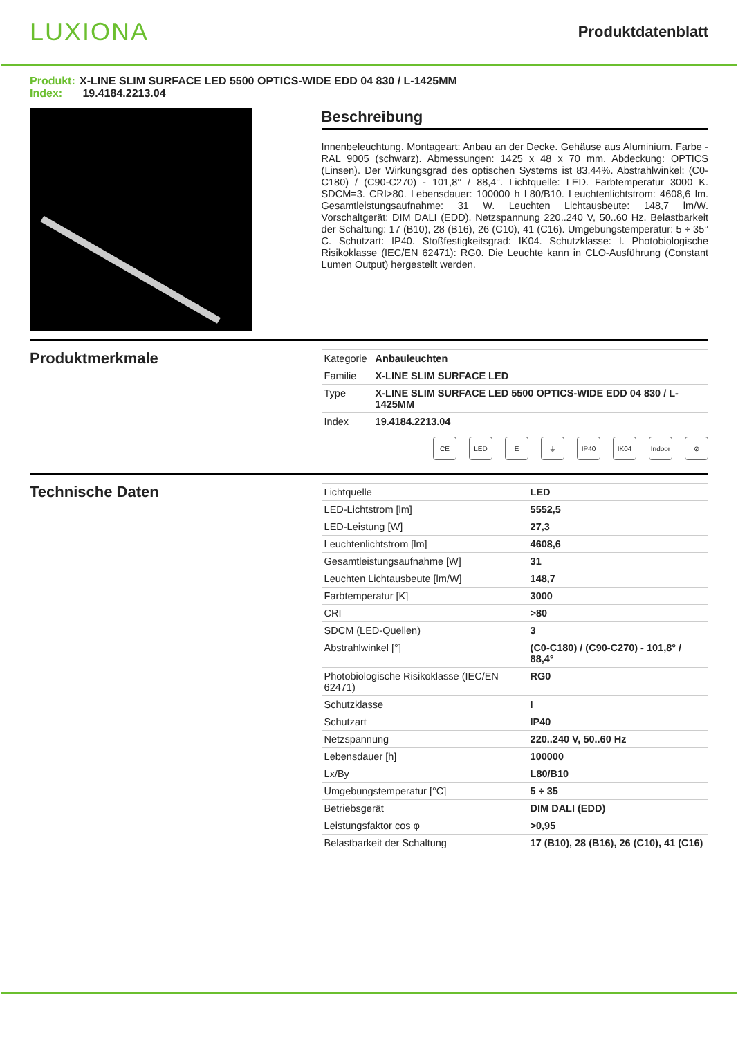LUXIONA
Produktdatenblatt
Produkt: X-LINE SLIM SURFACE LED 5500 OPTICS-WIDE EDD 04 830 / L-1425MM
Index: 19.4184.2213.04
Beschreibung
Innenbeleuchtung. Montageart: Anbau an der Decke. Gehäuse aus Aluminium. Farbe - RAL 9005 (schwarz). Abmessungen: 1425 x 48 x 70 mm. Abdeckung: OPTICS (Linsen). Der Wirkungsgrad des optischen Systems ist 83,44%. Abstrahlwinkel: (C0-C180) / (C90-C270) - 101,8° / 88,4°. Lichtquelle: LED. Farbtemperatur 3000 K. SDCM=3. CRI>80. Lebensdauer: 100000 h L80/B10. Leuchtenlichtstrom: 4608,6 lm. Gesamtleistungsaufnahme: 31 W. Leuchten Lichtausbeute: 148,7 lm/W. Vorschaltgerät: DIM DALI (EDD). Netzspannung 220..240 V, 50..60 Hz. Belastbarkeit der Schaltung: 17 (B10), 28 (B16), 26 (C10), 41 (C16). Umgebungstemperatur: 5 ÷ 35° C. Schutzart: IP40. Stoßfestigkeitsgrad: IK04. Schutzklasse: I. Photobiologische Risikoklasse (IEC/EN 62471): RG0. Die Leuchte kann in CLO-Ausführung (Constant Lumen Output) hergestellt werden.
Produktmerkmale
| Kategorie | Anbauleuchten |
| Familie | X-LINE SLIM SURFACE LED |
| Type | X-LINE SLIM SURFACE LED 5500 OPTICS-WIDE EDD 04 830 / L-1425MM |
| Index | 19.4184.2213.04 |
CE LED E ⏚ IP40 IK04 Indoor
⊘
Technische Daten
| Lichtquelle | LED |
| LED-Lichtstrom [lm] | 5552,5 |
| LED-Leistung [W] | 27,3 |
| Leuchtenlichtstrom [lm] | 4608,6 |
| Gesamtleistungsaufnahme [W] | 31 |
| Leuchten Lichtausbeute [lm/W] | 148,7 |
| Farbtemperatur [K] | 3000 |
| CRI | >80 |
| SDCM (LED-Quellen) | 3 |
| Abstrahlwinkel [°] | (C0-C180) / (C90-C270) - 101,8° / 88,4° |
| Photobiologische Risikoklasse (IEC/EN 62471) | RG0 |
| Schutzklasse | I |
| Schutzart | IP40 |
| Netzspannung | 220..240 V, 50..60 Hz |
| Lebensdauer [h] | 100000 |
| Lx/By | L80/B10 |
| Umgebungstemperatur [°C] | 5 ÷ 35 |
| Betriebsgerät | DIM DALI (EDD) |
| Leistungsfaktor cos φ | >0,95 |
| Belastbarkeit der Schaltung | 17 (B10), 28 (B16), 26 (C10), 41 (C16) |